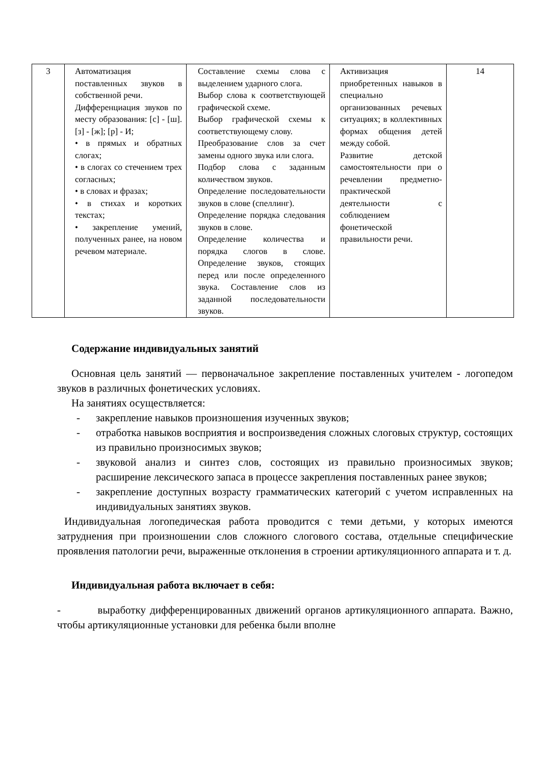| 3 | Автоматизация поставленных звуков в собственной речи. Дифференциация звуков по месту образования: [с] - [ш]. [з] - [ж]; [р] - И; • в прямых и обратных слогах; • в слогах со стечением трех согласных; • в словах и фразах; • в стихах и коротких текстах; • закрепление умений, полученных ранее, на новом речевом материале. | Составление схемы слова с выделением ударного слога. Выбор слова к соответствующей графической схеме. Выбор графической схемы к соответствующему слову. Преобразование слов за счет замены одного звука или слога. Подбор слова с заданным количеством звуков. Определение последовательности звуков в слове (спеллинг). Определение порядка следования звуков в слове. Определение количества и порядка слогов в слове. Определение звуков, стоящих перед или после определенного звука. Составление слов из заданной последовательности звуков. | Активизация приобретенных навыков в специально организованных речевых ситуациях; в коллективных формах общения детей между собой. Развитие детской самостоятельности при о речевлении предметно-практической деятельности с соблюдением фонетической правильности речи. | 14 |
Содержание индивидуальных занятий
Основная цель занятий — первоначальное закрепление поставленных учителем - логопедом звуков в различных фонетических условиях.
На занятиях осуществляется:
- закрепление навыков произношения изученных звуков;
- отработка навыков восприятия и воспроизведения сложных слоговых структур, состоящих из правильно произносимых звуков;
- звуковой анализ и синтез слов, состоящих из правильно произносимых звуков; расширение лексического запаса в процессе закрепления поставленных ранее звуков;
- закрепление доступных возрасту грамматических категорий с учетом исправленных на индивидуальных занятиях звуков.
Индивидуальная логопедическая работа проводится с теми детьми, у которых имеются затруднения при произношении слов сложного слогового состава, отдельные специфические проявления патологии речи, выраженные отклонения в строении артикуляционного аппарата и т. д.
Индивидуальная работа включает в себя:
- выработку дифференцированных движений органов артикуляционного аппарата. Важно, чтобы артикуляционные установки для ребенка были вполне